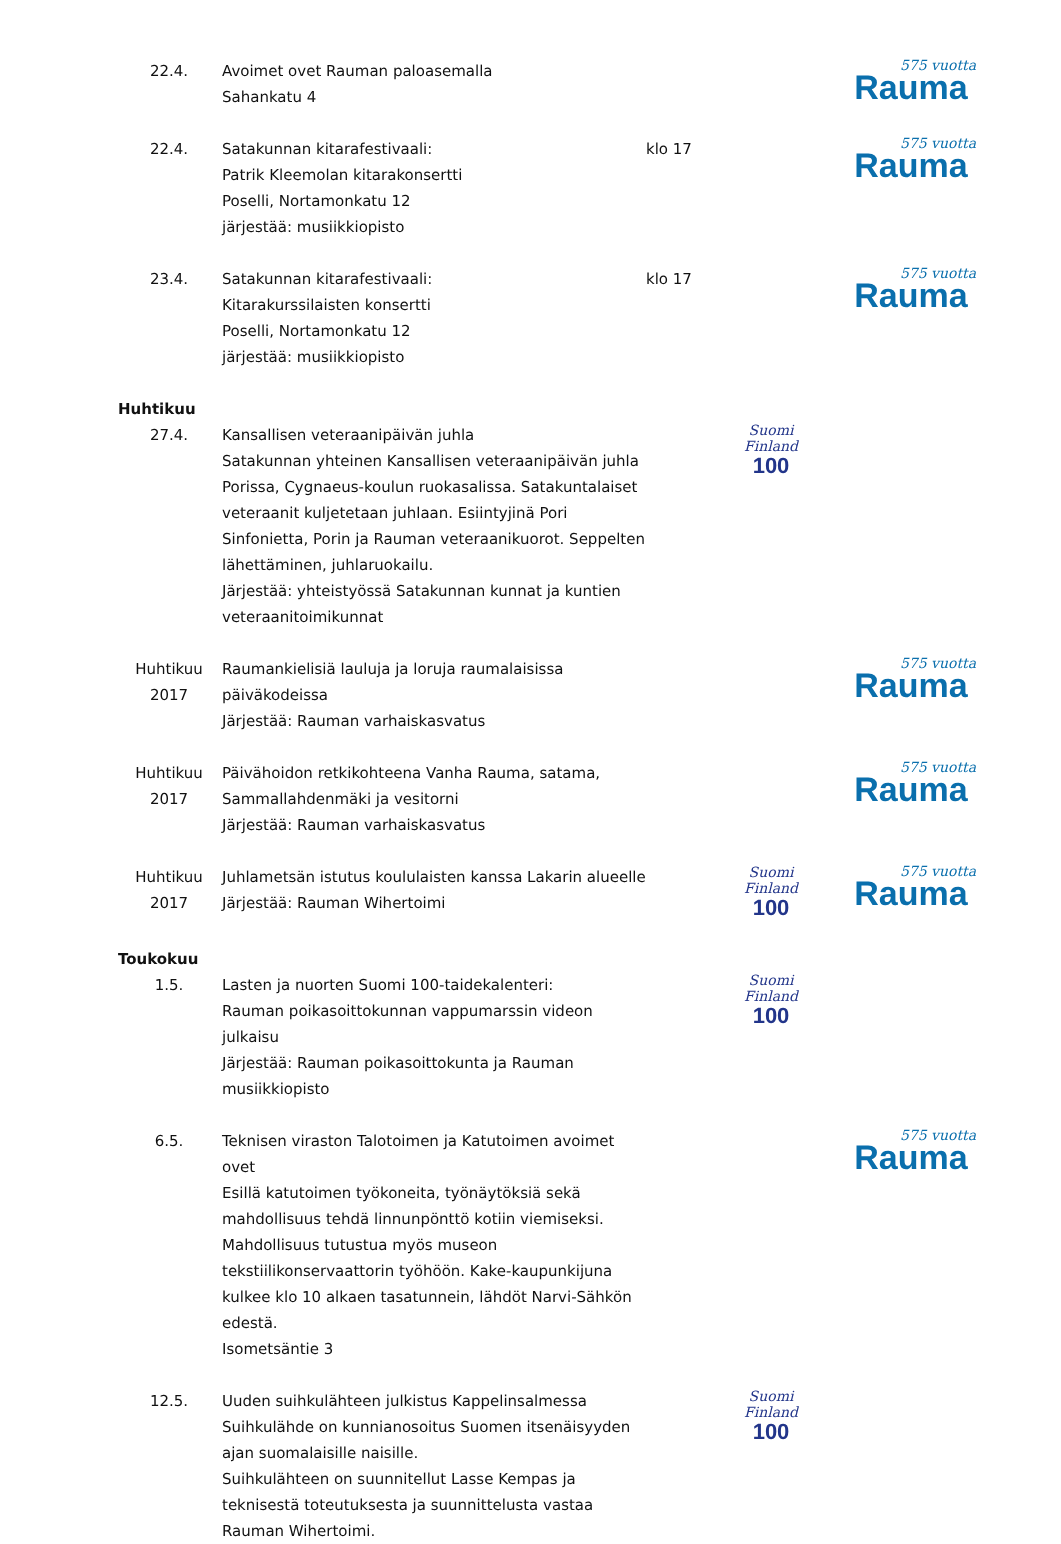22.4. Avoimet ovet Rauman paloasemalla
Sahankatu 4
575 vuotta
Rauma
22.4. Satakunnan kitarafestivaali:
Patrik Kleemolan kitarakonsertti
Poselli, Nortamonkatu 12
järjestää: musiikkiopisto
klo 17
575 vuotta
Rauma
23.4. Satakunnan kitarafestivaali:
Kitarakurssilaisten konsertti
Poselli, Nortamonkatu 12
järjestää: musiikkiopisto
klo 17
575 vuotta
Rauma
Huhtikuu
27.4. Kansallisen veteraanipäivän juhla
Satakunnan yhteinen Kansallisen veteraanipäivän juhla Porissa, Cygnaeus-koulun ruokasalissa. Satakuntalaiset veteraanit kuljetetaan juhlaan. Esiintyjinä Pori Sinfonietta, Porin ja Rauman veteraanikuorot. Seppelten lähettäminen, juhlaruokailu.
Järjestää: yhteistyössä Satakunnan kunnat ja kuntien veteraanitoimikunnat
Suomi
Finland
100
Huhtikuu
2017
Raumankielisiä lauluja ja loruja raumalaisissa päiväkodeissa
Järjestää: Rauman varhaiskasvatus
575 vuotta
Rauma
Huhtikuu
2017
Päivähoidon retkikohteena Vanha Rauma, satama, Sammallahdenmäki ja vesitorni
Järjestää: Rauman varhaiskasvatus
575 vuotta
Rauma
Huhtikuu
2017
Juhlametsän istutus koululaisten kanssa Lakarin alueelle
Järjestää: Rauman Wihertoimi
Suomi
Finland
100
575 vuotta
Rauma
Toukokuu
1.5. Lasten ja nuorten Suomi 100-taidekalenteri:
Rauman poikasoittokunnan vappumarssin videon julkaisu
Järjestää: Rauman poikasoittokunta ja Rauman musiikkiopisto
Suomi
Finland
100
6.5. Teknisen viraston Talotoimen ja Katutoimen avoimet ovet
Esillä katutoimen työkoneita, työnäytöksiä sekä mahdollisuus tehdä linnunpönttö kotiin viemiseksi.
Mahdollisuus tutustua myös museon tekstiilikonservaattorin työhöön. Kake-kaupunkijuna kulkee klo 10 alkaen tasatunnein, lähdöt Narvi-Sähkön edestä.
Isometsäntie 3
575 vuotta
Rauma
12.5. Uuden suihkulähteen julkistus Kappelinsalmessa
Suihkulähde on kunnianosoitus Suomen itsenäisyyden ajan suomalaisille naisille.
Suihkulähteen on suunnitellut Lasse Kempas ja teknisestä toteutuksesta ja suunnittelusta vastaa Rauman Wihertoimi.
Suomi
Finland
100